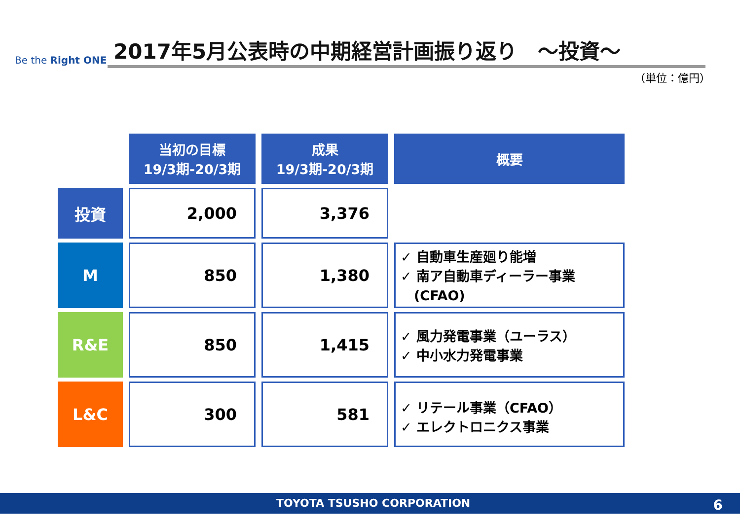Be the Right ONE
2017年5月公表時の中期経営計画振り返り　～投資～
（単位：億円）
| | 当初の目標 19/3期-20/3期 | 成果 19/3期-20/3期 | 概要 |
| 投資 | 2,000 | 3,376 | |
| M | 850 | 1,380 | ✓ 自動車生産廻り能増 ✓ 南ア自動車ディーラー事業 (CFAO) |
| R&E | 850 | 1,415 | ✓ 風力発電事業（ユーラス） ✓ 中小水力発電事業 |
| L&C | 300 | 581 | ✓ リテール事業（CFAO） ✓ エレクトロニクス事業 |
TOYOTA TSUSHO CORPORATION 6